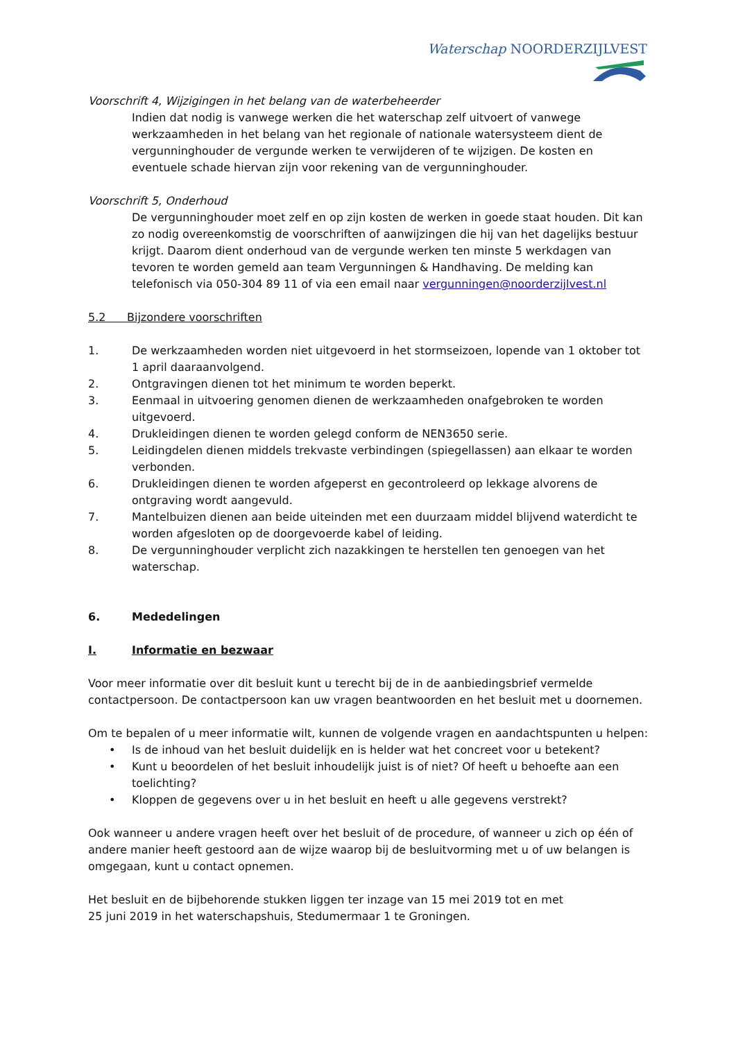Waterschap NOORDERZIJLVEST
Voorschrift 4, Wijzigingen in het belang van de waterbeheerder
Indien dat nodig is vanwege werken die het waterschap zelf uitvoert of vanwege werkzaamheden in het belang van het regionale of nationale watersysteem dient de vergunninghouder de vergunde werken te verwijderen of te wijzigen. De kosten en eventuele schade hiervan zijn voor rekening van de vergunninghouder.
Voorschrift 5, Onderhoud
De vergunninghouder moet zelf en op zijn kosten de werken in goede staat houden. Dit kan zo nodig overeenkomstig de voorschriften of aanwijzingen die hij van het dagelijks bestuur krijgt. Daarom dient onderhoud van de vergunde werken ten minste 5 werkdagen van tevoren te worden gemeld aan team Vergunningen & Handhaving. De melding kan telefonisch via 050-304 89 11 of via een email naar vergunningen@noorderzijlvest.nl
5.2 Bijzondere voorschriften
1. De werkzaamheden worden niet uitgevoerd in het stormseizoen, lopende van 1 oktober tot 1 april daaraanvolgend.
2. Ontgravingen dienen tot het minimum te worden beperkt.
3. Eenmaal in uitvoering genomen dienen de werkzaamheden onafgebroken te worden uitgevoerd.
4. Drukleidingen dienen te worden gelegd conform de NEN3650 serie.
5. Leidingdelen dienen middels trekvaste verbindingen (spiegellassen) aan elkaar te worden verbonden.
6. Drukleidingen dienen te worden afgeperst en gecontroleerd op lekkage alvorens de ontgraving wordt aangevuld.
7. Mantelbuizen dienen aan beide uiteinden met een duurzaam middel blijvend waterdicht te worden afgesloten op de doorgevoerde kabel of leiding.
8. De vergunninghouder verplicht zich nazakkingen te herstellen ten genoegen van het waterschap.
6. Mededelingen
I. Informatie en bezwaar
Voor meer informatie over dit besluit kunt u terecht bij de in de aanbiedingsbrief vermelde contactpersoon. De contactpersoon kan uw vragen beantwoorden en het besluit met u doornemen.
Om te bepalen of u meer informatie wilt, kunnen de volgende vragen en aandachtspunten u helpen:
• Is de inhoud van het besluit duidelijk en is helder wat het concreet voor u betekent?
• Kunt u beoordelen of het besluit inhoudelijk juist is of niet? Of heeft u behoefte aan een toelichting?
• Kloppen de gegevens over u in het besluit en heeft u alle gegevens verstrekt?
Ook wanneer u andere vragen heeft over het besluit of de procedure, of wanneer u zich op één of andere manier heeft gestoord aan de wijze waarop bij de besluitvorming met u of uw belangen is omgegaan, kunt u contact opnemen.
Het besluit en de bijbehorende stukken liggen ter inzage van 15 mei 2019 tot en met
25 juni 2019 in het waterschapshuis, Stedumermaar 1 te Groningen.